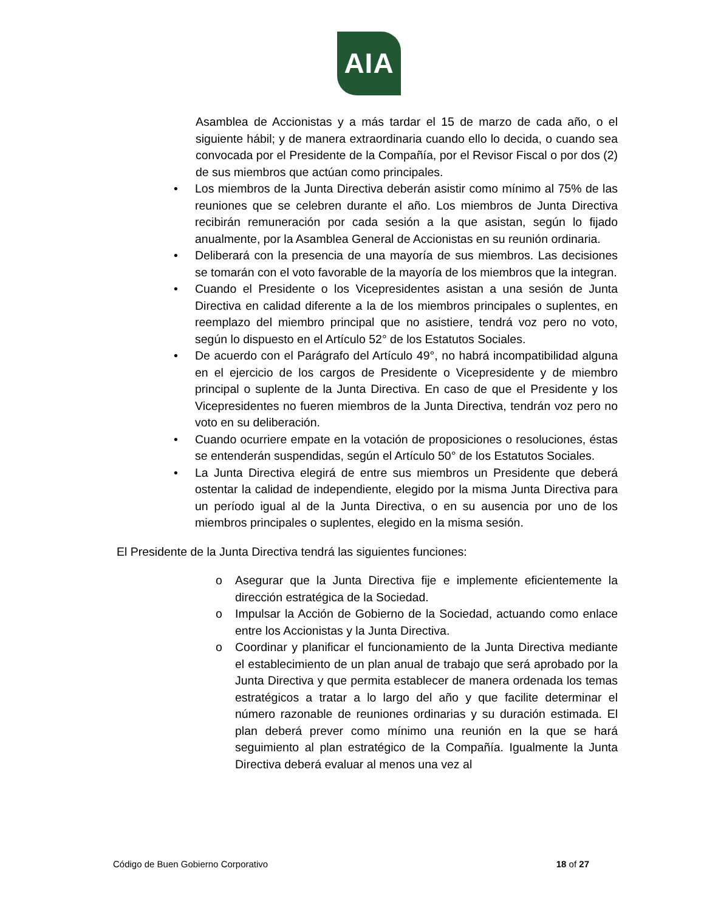AIA
Asamblea de Accionistas y a más tardar el 15 de marzo de cada año, o el siguiente hábil; y de manera extraordinaria cuando ello lo decida, o cuando sea convocada por el Presidente de la Compañía, por el Revisor Fiscal o por dos (2) de sus miembros que actúan como principales.
• Los miembros de la Junta Directiva deberán asistir como mínimo al 75% de las reuniones que se celebren durante el año. Los miembros de Junta Directiva recibirán remuneración por cada sesión a la que asistan, según lo fijado anualmente, por la Asamblea General de Accionistas en su reunión ordinaria.
• Deliberará con la presencia de una mayoría de sus miembros. Las decisiones se tomarán con el voto favorable de la mayoría de los miembros que la integran.
• Cuando el Presidente o los Vicepresidentes asistan a una sesión de Junta Directiva en calidad diferente a la de los miembros principales o suplentes, en reemplazo del miembro principal que no asistiere, tendrá voz pero no voto, según lo dispuesto en el Artículo 52° de los Estatutos Sociales.
• De acuerdo con el Parágrafo del Artículo 49°, no habrá incompatibilidad alguna en el ejercicio de los cargos de Presidente o Vicepresidente y de miembro principal o suplente de la Junta Directiva. En caso de que el Presidente y los Vicepresidentes no fueren miembros de la Junta Directiva, tendrán voz pero no voto en su deliberación.
• Cuando ocurriere empate en la votación de proposiciones o resoluciones, éstas se entenderán suspendidas, según el Artículo 50° de los Estatutos Sociales.
• La Junta Directiva elegirá de entre sus miembros un Presidente que deberá ostentar la calidad de independiente, elegido por la misma Junta Directiva para un período igual al de la Junta Directiva, o en su ausencia por uno de los miembros principales o suplentes, elegido en la misma sesión.
El Presidente de la Junta Directiva tendrá las siguientes funciones:
o Asegurar que la Junta Directiva fije e implemente eficientemente la dirección estratégica de la Sociedad.
o Impulsar la Acción de Gobierno de la Sociedad, actuando como enlace entre los Accionistas y la Junta Directiva.
o Coordinar y planificar el funcionamiento de la Junta Directiva mediante el establecimiento de un plan anual de trabajo que será aprobado por la Junta Directiva y que permita establecer de manera ordenada los temas estratégicos a tratar a lo largo del año y que facilite determinar el número razonable de reuniones ordinarias y su duración estimada. El plan deberá prever como mínimo una reunión en la que se hará seguimiento al plan estratégico de la Compañía. Igualmente la Junta Directiva deberá evaluar al menos una vez al
Código de Buen Gobierno Corporativo 18 of 27